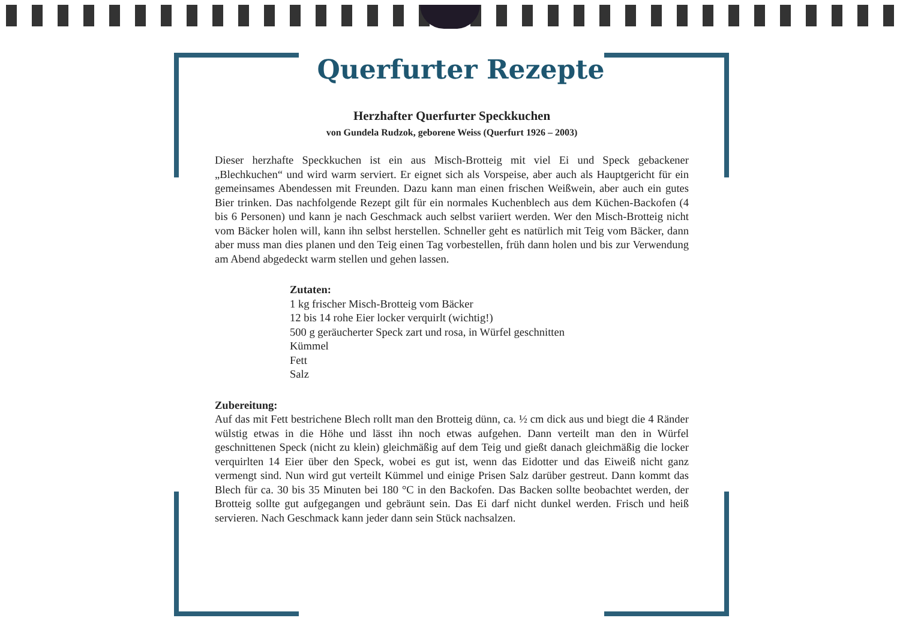Querfurter Rezepte
Herzhafter Querfurter Speckkuchen
von Gundela Rudzok, geborene Weiss (Querfurt 1926 – 2003)
Dieser herzhafte Speckkuchen ist ein aus Misch-Brotteig mit viel Ei und Speck gebackener „Blechkuchen“ und wird warm serviert. Er eignet sich als Vorspeise, aber auch als Hauptgericht für ein gemeinsames Abendessen mit Freunden. Dazu kann man einen frischen Weißwein, aber auch ein gutes Bier trinken. Das nachfolgende Rezept gilt für ein normales Kuchenblech aus dem Küchen-Backofen (4 bis 6 Personen) und kann je nach Geschmack auch selbst variiert werden. Wer den Misch-Brotteig nicht vom Bäcker holen will, kann ihn selbst herstellen. Schneller geht es natürlich mit Teig vom Bäcker, dann aber muss man dies planen und den Teig einen Tag vorbestellen, früh dann holen und bis zur Verwendung am Abend abgedeckt warm stellen und gehen lassen.
Zutaten:
1 kg frischer Misch-Brotteig vom Bäcker
12 bis 14 rohe Eier locker verquirlt (wichtig!)
500 g geräucherter Speck zart und rosa, in Würfel geschnitten
Kümmel
Fett
Salz
Zubereitung:
Auf das mit Fett bestrichene Blech rollt man den Brotteig dünn, ca. ½ cm dick aus und biegt die 4 Ränder wülstig etwas in die Höhe und lässt ihn noch etwas aufgehen. Dann verteilt man den in Würfel geschnittenen Speck (nicht zu klein) gleichmäßig auf dem Teig und gießt danach gleichmäßig die locker verquirlten 14 Eier über den Speck, wobei es gut ist, wenn das Eidotter und das Eiweiß nicht ganz vermengt sind. Nun wird gut verteilt Kümmel und einige Prisen Salz darüber gestreut. Dann kommt das Blech für ca. 30 bis 35 Minuten bei 180 °C in den Backofen. Das Backen sollte beobachtet werden, der Brotteig sollte gut aufgegangen und gebräunt sein. Das Ei darf nicht dunkel werden. Frisch und heiß servieren. Nach Geschmack kann jeder dann sein Stück nachsalzen.